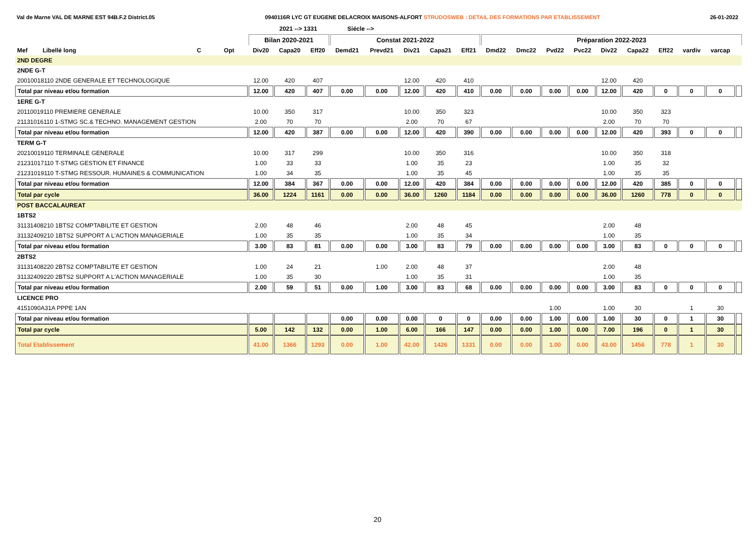Val de Marne VAL DE MARNE EST 94B.F.2 District.05 0940116R LYC GT EUGENE DELACROIX MAISONS-ALFORT STRUDOSWEB : DETAIL DES FORMATIONS PAR ETABLISSEMENT 26-01-2022
2021 --> 1331 Siécle -->
| | | | | Bilan 2020-2021 | | | Constat 2021-2022 | | | | | Préparation 2022-2023 | | | | | | | | | |
| --- | --- | --- | --- | --- | --- | --- | --- | --- | --- | --- | --- | --- | --- | --- | --- | --- | --- | --- | --- | --- | --- |
| Mef Libellé long | | C | Opt | Div20 | Capa20 | Eff20 | Demd21 | Prevd21 | Div21 | Capa21 | Eff21 | Dmd22 | Dmc22 | Pvd22 | Pvc22 | Div22 | Capa22 | Eff22 | vardiv | varcap | |
| 2ND DEGRE | | | | | | | | | | | | | | | | | | | | | |
| 2NDE G-T | | | | | | | | | | | | | | | | | | | | | |
| 20010018110 2NDE GENERALE ET TECHNOLOGIQUE | | | | 12.00 | 420 | 407 | | | 12.00 | 420 | 410 | | | | | 12.00 | 420 | | | | |
| Total par niveau et/ou formation | | | | 12.00 | 420 | 407 | 0.00 | 0.00 | 12.00 | 420 | 410 | 0.00 | 0.00 | 0.00 | 0.00 | 12.00 | 420 | 0 | 0 | 0 | |
| 1ERE G-T | | | | | | | | | | | | | | | | | | | | | |
| 20110019110 PREMIERE GENERALE | | | | 10.00 | 350 | 317 | | | 10.00 | 350 | 323 | | | | | 10.00 | 350 | 323 | | | |
| 21131016110 1-STMG SC.& TECHNO. MANAGEMENT GESTION | | | | 2.00 | 70 | 70 | | | 2.00 | 70 | 67 | | | | | 2.00 | 70 | 70 | | | |
| Total par niveau et/ou formation | | | | 12.00 | 420 | 387 | 0.00 | 0.00 | 12.00 | 420 | 390 | 0.00 | 0.00 | 0.00 | 0.00 | 12.00 | 420 | 393 | 0 | 0 | |
| TERM G-T | | | | | | | | | | | | | | | | | | | | | |
| 20210019110 TERMINALE GENERALE | | | | 10.00 | 317 | 299 | | | 10.00 | 350 | 316 | | | | | 10.00 | 350 | 318 | | | |
| 21231017110 T-STMG GESTION ET FINANCE | | | | 1.00 | 33 | 33 | | | 1.00 | 35 | 23 | | | | | 1.00 | 35 | 32 | | | |
| 21231019110 T-STMG RESSOUR. HUMAINES & COMMUNICATION | | | | 1.00 | 34 | 35 | | | 1.00 | 35 | 45 | | | | | 1.00 | 35 | 35 | | | |
| Total par niveau et/ou formation | | | | 12.00 | 384 | 367 | 0.00 | 0.00 | 12.00 | 420 | 384 | 0.00 | 0.00 | 0.00 | 0.00 | 12.00 | 420 | 385 | 0 | 0 | |
| Total par cycle | | | | 36.00 | 1224 | 1161 | 0.00 | 0.00 | 36.00 | 1260 | 1184 | 0.00 | 0.00 | 0.00 | 0.00 | 36.00 | 1260 | 778 | 0 | 0 | |
| POST BACCALAUREAT | | | | | | | | | | | | | | | | | | | | | |
| 1BTS2 | | | | | | | | | | | | | | | | | | | | | |
| 31131408210 1BTS2 COMPTABILITE ET GESTION | | | | 2.00 | 48 | 46 | | | 2.00 | 48 | 45 | | | | | 2.00 | 48 | | | | |
| 31132409210 1BTS2 SUPPORT A L'ACTION MANAGERIALE | | | | 1.00 | 35 | 35 | | | 1.00 | 35 | 34 | | | | | 1.00 | 35 | | | | |
| Total par niveau et/ou formation | | | | 3.00 | 83 | 81 | 0.00 | 0.00 | 3.00 | 83 | 79 | 0.00 | 0.00 | 0.00 | 0.00 | 3.00 | 83 | 0 | 0 | 0 | |
| 2BTS2 | | | | | | | | | | | | | | | | | | | | | |
| 31131408220 2BTS2 COMPTABILITE ET GESTION | | | | 1.00 | 24 | 21 | | 1.00 | 2.00 | 48 | 37 | | | | | 2.00 | 48 | | | | |
| 31132409220 2BTS2 SUPPORT A L'ACTION MANAGERIALE | | | | 1.00 | 35 | 30 | | | 1.00 | 35 | 31 | | | | | 1.00 | 35 | | | | |
| Total par niveau et/ou formation | | | | 2.00 | 59 | 51 | 0.00 | 1.00 | 3.00 | 83 | 68 | 0.00 | 0.00 | 0.00 | 0.00 | 3.00 | 83 | 0 | 0 | 0 | |
| LICENCE PRO | | | | | | | | | | | | | | | | | | | | | |
| 4151090A31A PPPE 1AN | | | | | | | | | | | | | | 1.00 | | 1.00 | 30 | | 1 | 30 | |
| Total par niveau et/ou formation | | | | | | | 0.00 | 0.00 | 0.00 | 0 | 0 | 0.00 | 0.00 | 1.00 | 0.00 | 1.00 | 30 | 0 | 1 | 30 | |
| Total par cycle | | | | 5.00 | 142 | 132 | 0.00 | 1.00 | 6.00 | 166 | 147 | 0.00 | 0.00 | 1.00 | 0.00 | 7.00 | 196 | 0 | 1 | 30 | |
| Total Etablissement | | | | 41.00 | 1366 | 1293 | 0.00 | 1.00 | 42.00 | 1426 | 1331 | 0.00 | 0.00 | 1.00 | 0.00 | 43.00 | 1456 | 778 | 1 | 30 | |
20